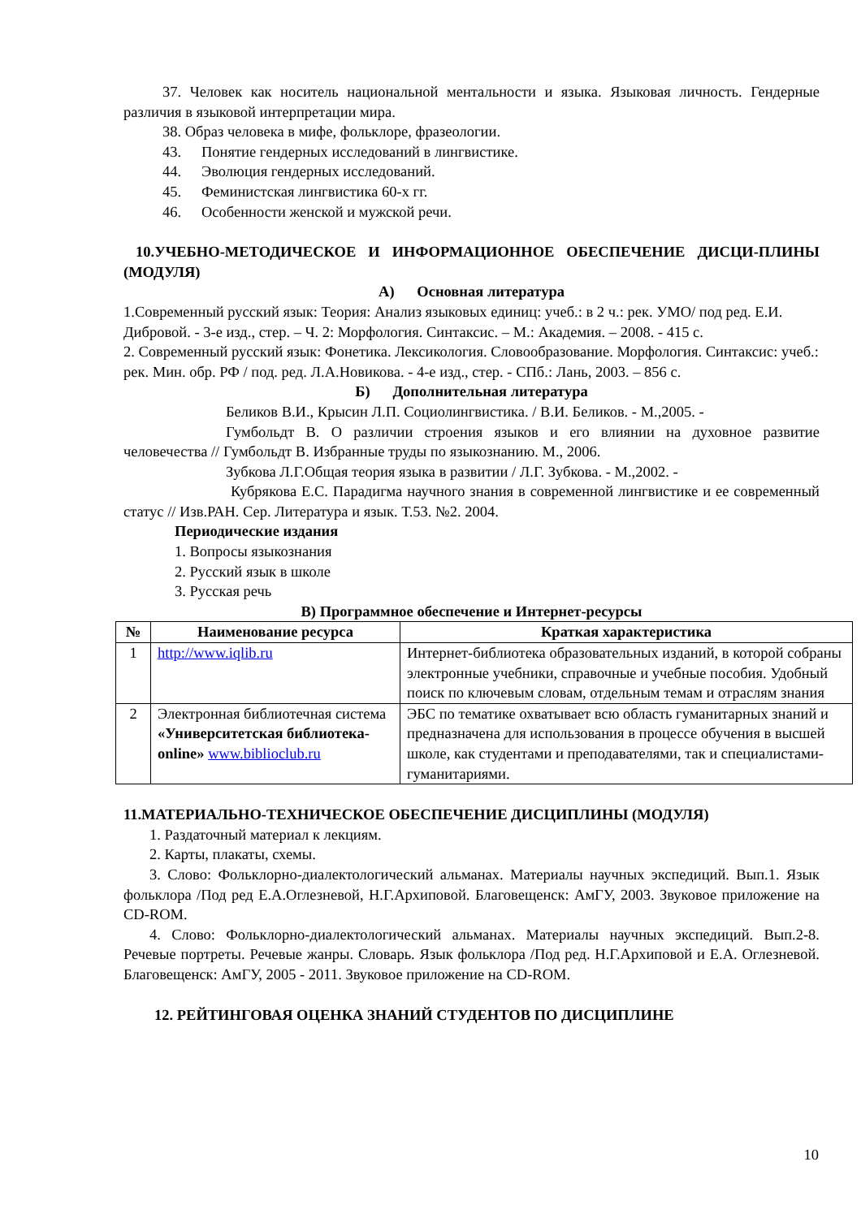37. Человек как носитель национальной ментальности и языка. Языковая личность. Гендерные различия в языковой интерпретации мира.
38. Образ человека в мифе, фольклоре, фразеологии.
43. Понятие гендерных исследований в лингвистике.
44. Эволюция гендерных исследований.
45. Феминистская лингвистика 60-х гг.
46. Особенности женской и мужской речи.
10.УЧЕБНО-МЕТОДИЧЕСКОЕ И ИНФОРМАЦИОННОЕ ОБЕСПЕЧЕНИЕ ДИСЦИ-ПЛИНЫ (МОДУЛЯ)
А) Основная литература
1.Современный русский язык: Теория: Анализ языковых единиц: учеб.: в 2 ч.: рек. УМО/ под ред. Е.И. Дибровой. - 3-е изд., стер. – Ч. 2: Морфология. Синтаксис. – М.: Академия. – 2008. - 415 с.
2. Современный русский язык: Фонетика. Лексикология. Словообразование. Морфология. Синтаксис: учеб.: рек. Мин. обр. РФ / под. ред. Л.А.Новикова. - 4-е изд., стер. - СПб.: Лань, 2003. – 856 с.
Б) Дополнительная литература
Беликов В.И., Крысин Л.П. Социолингвистика. / В.И. Беликов. - М.,2005. -
Гумбольдт В. О различии строения языков и его влиянии на духовное развитие человечества // Гумбольдт В. Избранные труды по языкознанию. М., 2006.
Зубкова Л.Г.Общая теория языка в развитии / Л.Г. Зубкова. - М.,2002. -
Кубрякова Е.С. Парадигма научного знания в современной лингвистике и ее современный статус // Изв.РАН. Сер. Литература и язык. Т.53. №2. 2004.
Периодические издания
1. Вопросы языкознания
2. Русский язык в школе
3. Русская речь
В) Программное обеспечение и Интернет-ресурсы
| № | Наименование ресурса | Краткая характеристика |
| --- | --- | --- |
| 1 | http://www.iqlib.ru | Интернет-библиотека образовательных изданий, в которой собраны электронные учебники, справочные и учебные пособия. Удобный поиск по ключевым словам, отдельным темам и отраслям знания |
| 2 | Электронная библиотечная система «Университетская библиотека- online» www.biblioclub.ru | ЭБС по тематике охватывает всю область гуманитарных знаний и предназначена для использования в процессе обучения в высшей школе, как студентами и преподавателями, так и специалистами-гуманитариями. |
11.МАТЕРИАЛЬНО-ТЕХНИЧЕСКОЕ ОБЕСПЕЧЕНИЕ ДИСЦИПЛИНЫ (МОДУЛЯ)
1. Раздаточный материал к лекциям.
2. Карты, плакаты, схемы.
3. Слово: Фольклорно-диалектологический альманах. Материалы научных экспедиций. Вып.1. Язык фольклора /Под ред Е.А.Оглезневой, Н.Г.Архиповой. Благовещенск: АмГУ, 2003. Звуковое приложение на CD-ROM.
4. Слово: Фольклорно-диалектологический альманах. Материалы научных экспедиций. Вып.2-8. Речевые портреты. Речевые жанры. Словарь. Язык фольклора /Под ред. Н.Г.Архиповой и Е.А. Оглезневой. Благовещенск: АмГУ, 2005 - 2011. Звуковое приложение на CD-ROM.
12. РЕЙТИНГОВАЯ ОЦЕНКА ЗНАНИЙ СТУДЕНТОВ ПО ДИСЦИПЛИНЕ
10